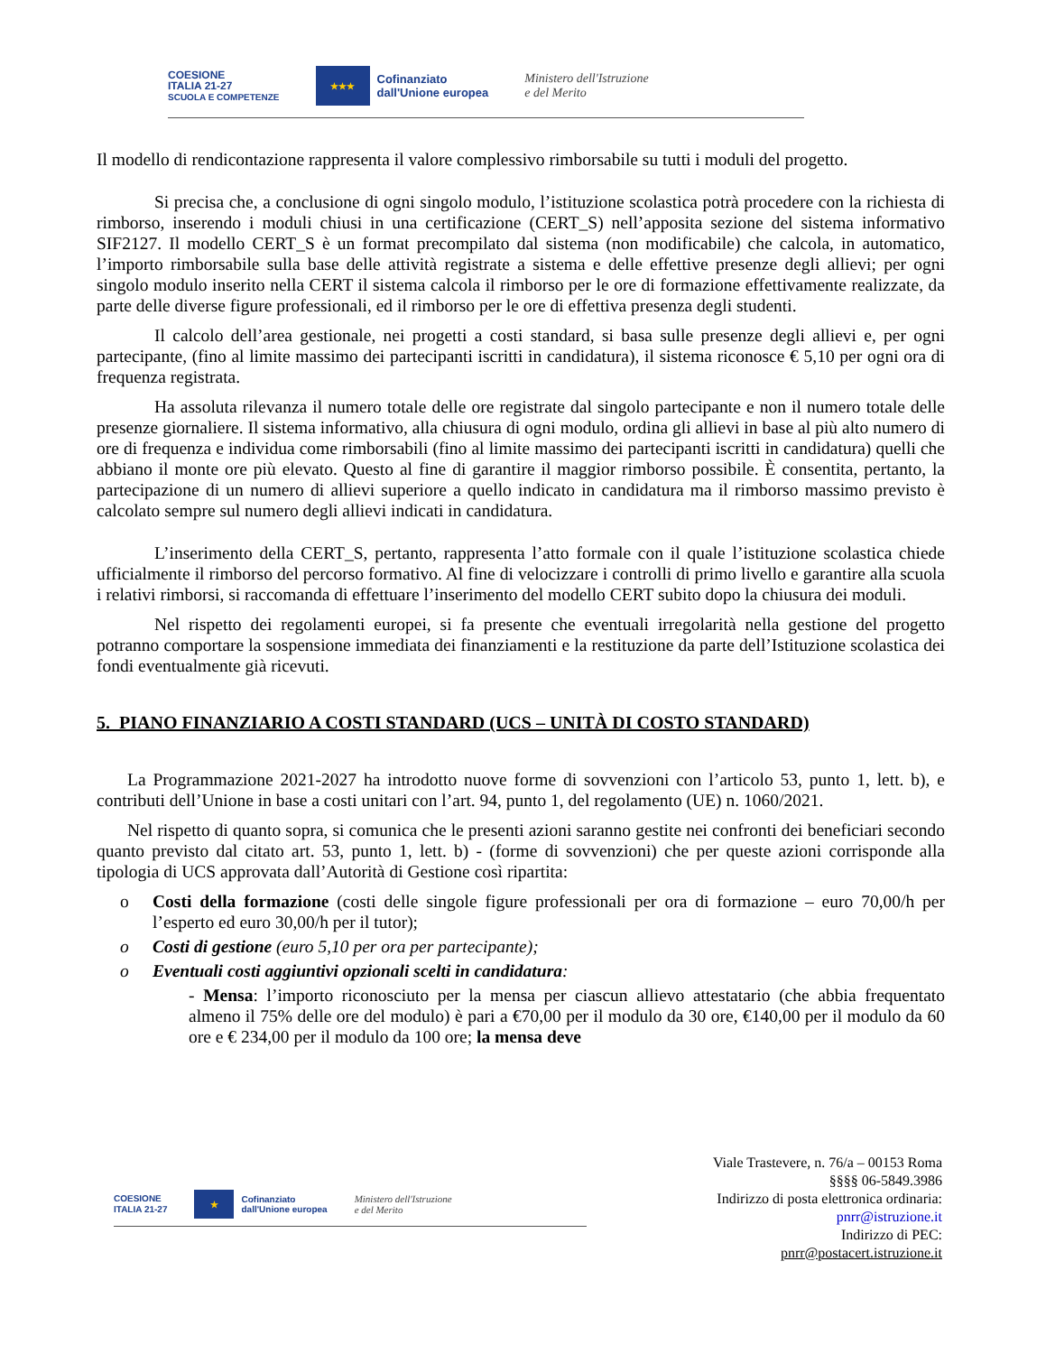COESIONE
ITALIA 21-27
SCUOLA E COMPETENZE
★★★
Cofinanziato
dall'Unione europea
Ministero dell'Istruzione
e del Merito
Il modello di rendicontazione rappresenta il valore complessivo rimborsabile su tutti i moduli del progetto.
Si precisa che, a conclusione di ogni singolo modulo, l’istituzione scolastica potrà procedere con la richiesta di rimborso, inserendo i moduli chiusi in una certificazione (CERT_S) nell’apposita sezione del sistema informativo SIF2127. Il modello CERT_S è un format precompilato dal sistema (non modificabile) che calcola, in automatico, l’importo rimborsabile sulla base delle attività registrate a sistema e delle effettive presenze degli allievi; per ogni singolo modulo inserito nella CERT il sistema calcola il rimborso per le ore di formazione effettivamente realizzate, da parte delle diverse figure professionali, ed il rimborso per le ore di effettiva presenza degli studenti.
Il calcolo dell’area gestionale, nei progetti a costi standard, si basa sulle presenze degli allievi e, per ogni partecipante, (fino al limite massimo dei partecipanti iscritti in candidatura), il sistema riconosce € 5,10 per ogni ora di frequenza registrata.
Ha assoluta rilevanza il numero totale delle ore registrate dal singolo partecipante e non il numero totale delle presenze giornaliere. Il sistema informativo, alla chiusura di ogni modulo, ordina gli allievi in base al più alto numero di ore di frequenza e individua come rimborsabili (fino al limite massimo dei partecipanti iscritti in candidatura) quelli che abbiano il monte ore più elevato. Questo al fine di garantire il maggior rimborso possibile. È consentita, pertanto, la partecipazione di un numero di allievi superiore a quello indicato in candidatura ma il rimborso massimo previsto è calcolato sempre sul numero degli allievi indicati in candidatura.
L’inserimento della CERT_S, pertanto, rappresenta l’atto formale con il quale l’istituzione scolastica chiede ufficialmente il rimborso del percorso formativo. Al fine di velocizzare i controlli di primo livello e garantire alla scuola i relativi rimborsi, si raccomanda di effettuare l’inserimento del modello CERT subito dopo la chiusura dei moduli.
Nel rispetto dei regolamenti europei, si fa presente che eventuali irregolarità nella gestione del progetto potranno comportare la sospensione immediata dei finanziamenti e la restituzione da parte dell’Istituzione scolastica dei fondi eventualmente già ricevuti.
5. PIANO FINANZIARIO A COSTI STANDARD (UCS – UNITÀ DI COSTO STANDARD)
La Programmazione 2021-2027 ha introdotto nuove forme di sovvenzioni con l’articolo 53, punto 1, lett. b), e contributi dell’Unione in base a costi unitari con l’art. 94, punto 1, del regolamento (UE) n. 1060/2021.
Nel rispetto di quanto sopra, si comunica che le presenti azioni saranno gestite nei confronti dei beneficiari secondo quanto previsto dal citato art. 53, punto 1, lett. b) - (forme di sovvenzioni) che per queste azioni corrisponde alla tipologia di UCS approvata dall’Autorità di Gestione così ripartita:
o Costi della formazione (costi delle singole figure professionali per ora di formazione – euro 70,00/h per l’esperto ed euro 30,00/h per il tutor);
o Costi di gestione (euro 5,10 per ora per partecipante);
o Eventuali costi aggiuntivi opzionali scelti in candidatura:
- Mensa: l’importo riconosciuto per la mensa per ciascun allievo attestatario (che abbia frequentato almeno il 75% delle ore del modulo) è pari a €70,00 per il modulo da 30 ore, €140,00 per il modulo da 60 ore e € 234,00 per il modulo da 100 ore; la mensa deve
COESIONE
ITALIA 21-27
★
Cofinanziato
dall'Unione europea
Ministero dell'Istruzione
e del Merito
Viale Trastevere, n. 76/a – 00153 Roma
§§§§ 06-5849.3986
Indirizzo di posta elettronica ordinaria:
pnrr@istruzione.it
Indirizzo di PEC:
pnrr@postacert.istruzione.it